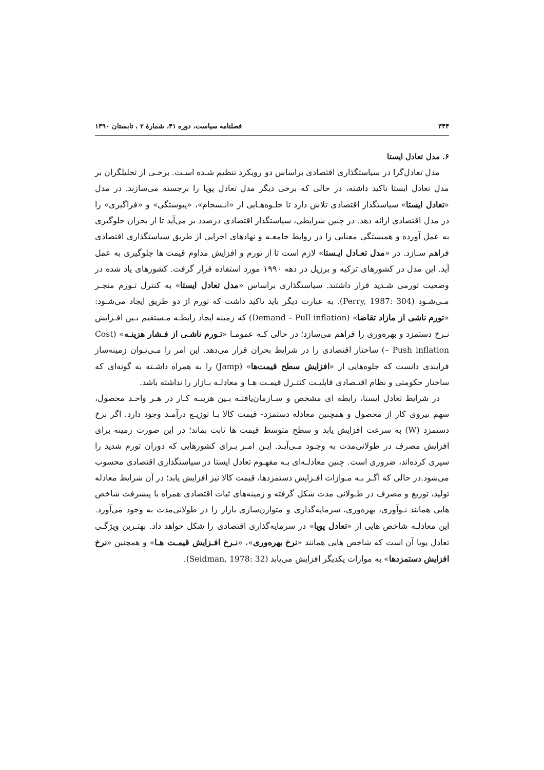۳۴۴ فصلنامه سیاست، دوره ۴۱، شمارۀ ۲ ، تابستان ۱۳۹۰
۶. مدل تعادل ایستا
مدل تعادل‌گرا در سیاستگذاری اقتصادی براساس دو رویکرد تنظیم شـده اسـت. برخـی از تحلیلگران بر مدل تعادل ایستا تاکید داشته، در حالی که برخی دیگر مدل تعادل پویا را برجسته می‌سازند. در مدل «تعادل ایستا» سیاستگذار اقتصادی تلاش دارد تا جلـوه‌هـایی از «انـسجام»، «پیوستگی» و «فراگیری» را در مدل اقتصادی ارائه دهد. در چنین شرایطی، سیاستگذار اقتصادی درصدد بر می‌آید تا از بحران جلوگیری به عمل آورده و همبستگی معنایی را در روابط جامعـه و نهادهای اجرایی از طریق سیاستگذاری اقتصادی فراهم سـازد. در «مدل تعـادل ایـستا» لازم است تا از تورم و افزایش مداوم قیمت ها جلوگیری به عمل آید. این مدل در کشورهای ترکیه و برزیل در دهه ۱۹۹۰ مورد استفاده قرار گرفت. کشورهای یاد شده در وضعیت تورمی شـدید قرار داشتند. سیاستگذاری براساس «مدل تعادل ایستا» به کنترل تـورم منجـر مـی‌شـود (Perry, 1987: 304). به عبارت دیگر باید تاکید داشت که تورم از دو طریق ایجاد می‌شـود: «تورم ناشی از مازاد تقاضا» (Demand – Pull inflation) که زمینه ایجاد رابطـه مـستقیم بـین افـزایش نـرخ دستمزد و بهره‌وری را فراهم می‌سازد؛ در حالی کـه عمومـا «تـورم ناشـی از فـشار هزینـه» (Cost – Push inflation) ساختار اقتصادی را در شرایط بحران قرار می‌دهد. این امر را مـی‌تـوان زمینه‌ساز فرایندی دانست که جلوه‌هایی از «افزایش سطح قیمت‌ها» (Jamp) را به همراه داشـته به گونه‌ای که ساختار حکومتی و نظام اقتـصادی قابلیـت کنتـرل قیمـت هـا و معادلـه بـازار را نداشته باشد.
در شرایط تعادل ایستا، رابطه ای مشخص و سـازمان‌یافتـه بـین هزینـه کـار در هـر واحـد محصول، سهم نیروی کار از محصول و همچنین معادله دستمزد- قیمت کالا بـا توزیـع درآمـد وجود دارد. اگر نرخ دستمزد (W) به سرعت افزایش یابد و سطح متوسط قیمت ها ثابت بماند؛ در این صورت زمینه برای افزایش مصرف در طولانی‌مدت به وجـود مـی‌آیـد. ایـن امـر بـرای کشورهایی که دوران تورم شدید را سپری کرده‌اند، ضروری است. چنین معادلـه‌ای بـه مفهـوم تعادل ایستا در سیاستگذاری اقتصادی محسوب می‌شود.در حالی که اگـر بـه مـوازات افـزایش دستمزدها، قیمت کالا نیز افزایش یابد؛ در آن شرایط معادله تولید، توزیع و مصرف در طـولانی مدت شکل گرفته و زمینه‌های ثبات اقتصادی همراه با پیشرفت شاخص هایی همانند نـوآوری، بهره‌وری، سرمایه‌گذاری و متوازن‌سازی بازار را در طولانی‌مدت به وجود می‌آورد. این معادلـه شاخص هایی از «تعادل پویا» در سرمایه‌گذاری اقتصادی را شکل خواهد داد. بهتـرین ویژگـی تعادل پویا آن است که شاخص هایی همانند «نرخ بهره‌وری»، «نـرخ افـزایش قیمـت هـا» و همچنین «نرخ افزایش دستمزدها» به موازات یکدیگر افزایش می‌یابد (Seidman, 1978: 32).